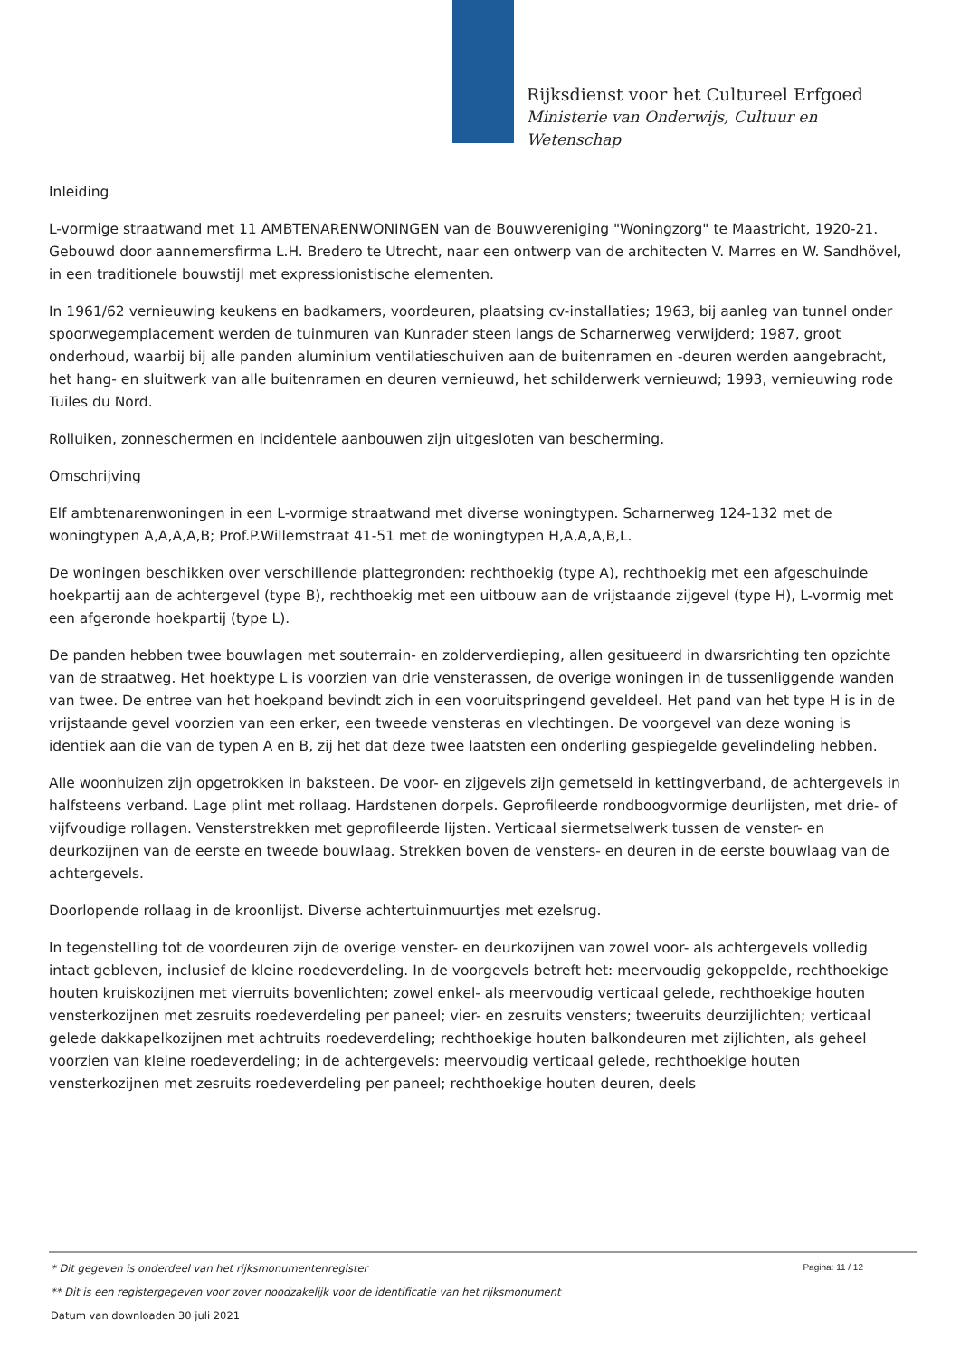Rijksdienst voor het Cultureel Erfgoed
Ministerie van Onderwijs, Cultuur en
Wetenschap
Inleiding
L-vormige straatwand met 11 AMBTENARENWONINGEN van de Bouwvereniging "Woningzorg" te Maastricht, 1920-21. Gebouwd door aannemersfirma L.H. Bredero te Utrecht, naar een ontwerp van de architecten V. Marres en W. Sandhövel, in een traditionele bouwstijl met expressionistische elementen.
In 1961/62 vernieuwing keukens en badkamers, voordeuren, plaatsing cv-installaties; 1963, bij aanleg van tunnel onder spoorwegemplacement werden de tuinmuren van Kunrader steen langs de Scharnerweg verwijderd; 1987, groot onderhoud, waarbij bij alle panden aluminium ventilatieschuiven aan de buitenramen en -deuren werden aangebracht, het hang- en sluitwerk van alle buitenramen en deuren vernieuwd, het schilderwerk vernieuwd; 1993, vernieuwing rode Tuiles du Nord.
Rolluiken, zonneschermen en incidentele aanbouwen zijn uitgesloten van bescherming.
Omschrijving
Elf ambtenarenwoningen in een L-vormige straatwand met diverse woningtypen. Scharnerweg 124-132 met de woningtypen A,A,A,A,B; Prof.P.Willemstraat 41-51 met de woningtypen H,A,A,A,B,L.
De woningen beschikken over verschillende plattegronden: rechthoekig (type A), rechthoekig met een afgeschuinde hoekpartij aan de achtergevel (type B), rechthoekig met een uitbouw aan de vrijstaande zijgevel (type H), L-vormig met een afgeronde hoekpartij (type L).
De panden hebben twee bouwlagen met souterrain- en zolderverdieping, allen gesitueerd in dwarsrichting ten opzichte van de straatweg. Het hoektype L is voorzien van drie vensterassen, de overige woningen in de tussenliggende wanden van twee. De entree van het hoekpand bevindt zich in een vooruitspringend geveldeel. Het pand van het type H is in de vrijstaande gevel voorzien van een erker, een tweede vensteras en vlechtingen. De voorgevel van deze woning is identiek aan die van de typen A en B, zij het dat deze twee laatsten een onderling gespiegelde gevelindeling hebben.
Alle woonhuizen zijn opgetrokken in baksteen. De voor- en zijgevels zijn gemetseld in kettingverband, de achtergevels in halfsteens verband. Lage plint met rollaag. Hardstenen dorpels. Geprofileerde rondboogvormige deurlijsten, met drie- of vijfvoudige rollagen. Vensterstrekken met geprofileerde lijsten. Verticaal siermetselwerk tussen de venster- en deurkozijnen van de eerste en tweede bouwlaag. Strekken boven de vensters- en deuren in de eerste bouwlaag van de achtergevels.
Doorlopende rollaag in de kroonlijst. Diverse achtertuinmuurtjes met ezelsrug.
In tegenstelling tot de voordeuren zijn de overige venster- en deurkozijnen van zowel voor- als achtergevels volledig intact gebleven, inclusief de kleine roedeverdeling. In de voorgevels betreft het: meervoudig gekoppelde, rechthoekige houten kruiskozijnen met vierruits bovenlichten; zowel enkel- als meervoudig verticaal gelede, rechthoekige houten vensterkozijnen met zesruits roedeverdeling per paneel; vier- en zesruits vensters; tweeruits deurzijlichten; verticaal gelede dakkapelkozijnen met achtruits roedeverdeling; rechthoekige houten balkondeuren met zijlichten, als geheel voorzien van kleine roedeverdeling; in de achtergevels: meervoudig verticaal gelede, rechthoekige houten vensterkozijnen met zesruits roedeverdeling per paneel; rechthoekige houten deuren, deels
Pagina: 11 / 12
* Dit gegeven is onderdeel van het rijksmonumentenregister
** Dit is een registergegeven voor zover noodzakelijk voor de identificatie van het rijksmonument
Datum van downloaden 30 juli 2021